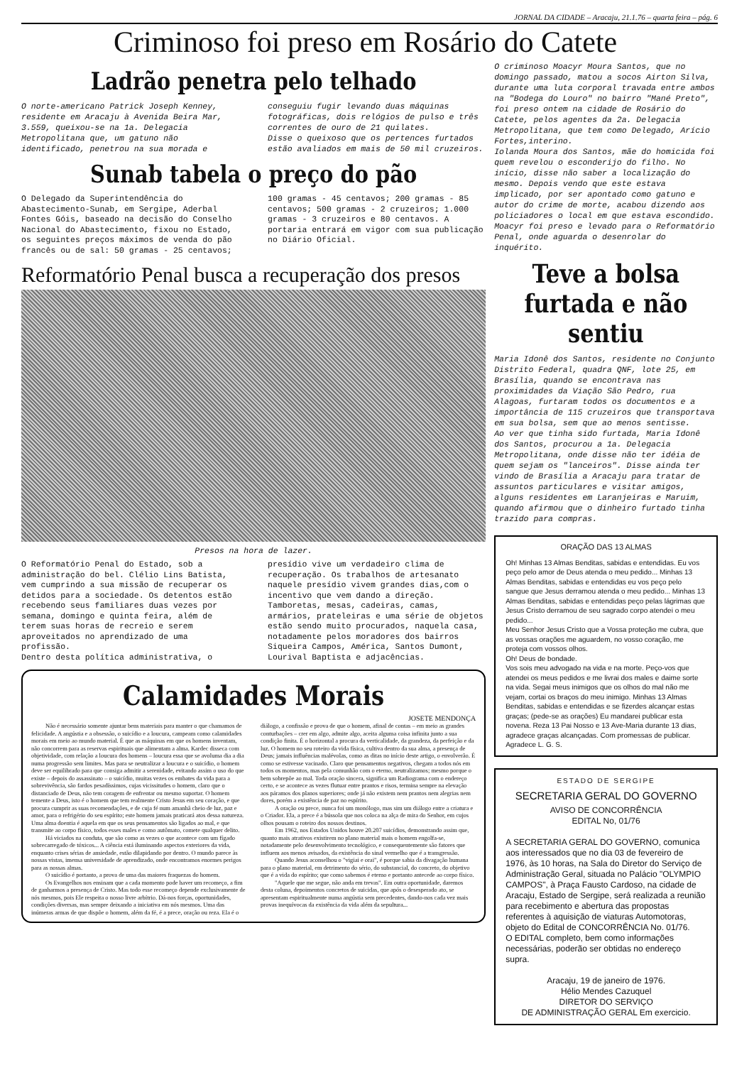JORNAL DA CIDADE – Aracaju, 21.1.76 – quarta feira – pág. 6
Criminoso foi preso em Rosário do Catete
Ladrão penetra pelo telhado
O norte-americano Patrick Joseph Kenney, residente em Aracaju à Avenida Beira Mar, 3.559, queixou-se na 1a. Delegacia Metropolitana que, um gatuno não identificado, penetrou na sua morada e conseguiu fugir levando duas máquinas fotográficas, dois relógios de pulso e três correntes de ouro de 21 quilates.
Disse o queixoso que os pertences furtados estão avaliados em mais de 50 mil cruzeiros.
Sunab tabela o preço do pão
O Delegado da Superintendência do Abastecimento-Sunab, em Sergipe, Aderbal Fontes Góis, baseado na decisão do Conselho Nacional do Abastecimento, fixou no Estado, os seguintes preços máximos de venda do pão francês ou de sal: 50 gramas - 25 centavos; 100 gramas - 45 centavos; 200 gramas - 85 centavos; 500 gramas - 2 cruzeiros; 1.000 gramas - 3 cruzeiros e 80 centavos. A portaria entrará em vigor com sua publicação no Diário Oficial.
Reformatório Penal busca a recuperação dos presos
Presos na hora de lazer.
O Reformatório Penal do Estado, sob a administração do bel. Clélio Lins Batista, vem cumprindo a sua missão de recuperar os detidos para a sociedade. Os detentos estão recebendo seus familiares duas vezes por semana, domingo e quinta feira, além de terem suas horas de recreio e serem aproveitados no aprendizado de uma profissão.
Dentro desta política administrativa, o presídio vive um verdadeiro clima de recuperação. Os trabalhos de artesanato naquele presídio vivem grandes dias,com o incentivo que vem dando a direção. Tamboretas, mesas, cadeiras, camas, armários, prateleiras e uma série de objetos estão sendo muito procurados, naquela casa, notadamente pelos moradores dos bairros Siqueira Campos, América, Santos Dumont, Lourival Baptista e adjacências.
Calamidades Morais
JOSETE MENDONÇA
Não é necessário somente ajuntar bens materiais para manter o que chamamos de felicidade. A angústia e a obsessão, o suicídio e a loucura, campeam como calamidades morais em meio ao mundo material. É que as máquinas em que os homens inventam, não concorrem para as reservas espirituais que alimentam a alma. Kardec disseca com objetividade, com relação a loucura dos homens – loucura essa que se avoluma dia a dia numa progressão sem limites. Mas para se neutralizar a loucura e o suicídio, o homem deve ser equilibrado para que consiga admitir a serenidade, evitando assim o uso do que existe – depois do assassinato – o suicídio, muitas vezes os embates da vida para a sobrevivência, são fardos pesadíssimos, cujas vicissitudes o homem, claro que o distanciado de Deus, não tem coragem de enfrentar ou mesmo suportar. O homem temente a Deus, isto é o homem que tem realmente Cristo Jesus em seu coração, e que procura cumprir as suas recomendações, e de cuja fé num amanhã cheio de luz, paz e amor, para o refrigério do seu espírito; este homem jamais praticará atos dessa natureza. Uma alma doentia é aquela em que os seus pensamentos são ligados ao mal, e que transmite ao corpo físico, todos esses males e como autômato, comete qualquer delito.
Há viciados na conduta, que são como as vezes o que acontece com um fígado sobrecarregado de tóxicos... A ciência está iluminando aspectos exteriores da vida, enquanto crises sérias de ansiedade, estão dilapidando por dentro. O mundo parece às nossas vistas, imensa universidade de aprendizado, onde encontramos enormes perigos para as nossas almas.
O suicídio é portanto, a prova de uma das maiores fraquezas do homem.
Os Evangelhos nos ensinam que a cada momento pode haver um recomeço, a fim de ganharmos a presença de Cristo. Mas todo esse recomeço depende exclusivamente de nós mesmos, pois Ele respeita o nosso livre arbítrio. Dá-nos forças, oportunidades, condições diversas, mas sempre deixando a iniciativa em nós mesmos. Uma das inúmeras armas de que dispõe o homem, além da fé, é a prece, oração ou reza. Ela é o diálogo, a confissão e prova de que o homem, afinal de contas – em meio as grandes conturbações – crer em algo, admite algo, aceita alguma coisa infinita junto a sua condição finita. É o horizontal a procura da verticalidade, da grandeza, da perfeição e da luz. O homem no seu roteiro da vida física, cultiva dentro da sua alma, a presença de Deus; jamais influências malévolas, como as ditas no início deste artigo, o envolverão. É como se estivesse vacinado. Claro que pensamentos negativos, chegam a todos nós em todos os momentos, mas pela comunhão com o eterno, neutralizamos; mesmo porque o bem sobrepõe ao mal. Toda oração sincera, significa um Radiograma com o endereço certo, e se acontece as vezes flutuar entre prantos e risos, termina sempre na elevação aos páramos dos planos superiores; onde já não existem nem prantos nem alegrias nem dores, porém a existência de paz no espírito.
A oração ou prece, nunca foi um monólogo, mas sim um diálogo entre a criatura e o Criador. Ela, a prece é a bússola que nos coloca na alça de mira do Senhor, em cujos olhos pousam o roteiro dos nossos destinos.
Em 1962, nos Estados Unidos houve 20.207 suicídios, demonstrando assim que, quanto mais atrativos existirem no plano material mais o homem engolfa-se, notadamente pelo desenvolvimento tecnológico, e consequentemente são fatores que influem aos menos avisados, da existência do sinal vermelho que é a transgressão.
Quando Jesus aconselhou o "vigiai e orai", é porque sabia da divagação humana para o plano material, em detrimento do sério, do substancial, do concreto, do objetivo que é a vida do espírito; que como sabemos é eterno e portanto antecede ao corpo físico.
"Aquele que me segue, não anda em trevas". Em outra oportunidade, daremos desta coluna, depoimentos concretos de suicidas, que após o desesperado ato, se apresentam espiritualmente numa angústia sem precedentes, dando-nos cada vez mais provas inequívocas da existência da vida além da sepultura...
O criminoso Moacyr Moura Santos, que no domingo passado, matou a socos Airton Silva, durante uma luta corporal travada entre ambos na "Bodega do Louro" no bairro "Mané Preto", foi preso ontem na cidade de Rosário do Catete, pelos agentes da 2a. Delegacia Metropolitana, que tem como Delegado, Arício Fortes,interino.
Iolanda Moura dos Santos, mãe do homicida foi quem revelou o esconderijo do filho. No início, disse não saber a localização do mesmo. Depois vendo que este estava implicado, por ser apontado como gatuno e autor do crime de morte, acabou dizendo aos policiadores o local em que estava escondido. Moacyr foi preso e levado para o Reformatório Penal, onde aguarda o desenrolar do inquérito.
Teve a bolsa furtada e não sentiu
Maria Idonê dos Santos, residente no Conjunto Distrito Federal, quadra QNF, lote 25, em Brasília, quando se encontrava nas proximidades da Viação São Pedro, rua Alagoas, furtaram todos os documentos e a importância de 115 cruzeiros que transportava em sua bolsa, sem que ao menos sentisse.
Ao ver que tinha sido furtada, Maria Idonê dos Santos, procurou a 1a. Delegacia Metropolitana, onde disse não ter idéia de quem sejam os "lanceiros". Disse ainda ter vindo de Brasília a Aracaju para tratar de assuntos particulares e visitar amigos, alguns residentes em Laranjeiras e Maruim, quando afirmou que o dinheiro furtado tinha trazido para compras.
ORAÇÃO DAS 13 ALMAS
Oh! Minhas 13 Almas Benditas, sabidas e entendidas. Eu vos peço pelo amor de Deus atenda o meu pedido... Minhas 13 Almas Benditas, sabidas e entendidas eu vos peço pelo sangue que Jesus derramou atenda o meu pedido... Minhas 13 Almas Benditas, sabidas e entendidas peço pelas lágrimas que Jesus Cristo derramou de seu sagrado corpo atendei o meu pedido...
Meu Senhor Jesus Cristo que a Vossa proteção me cubra, que as vossas orações me aguardem, no vosso coração, me proteja com vossos olhos.
Oh! Deus de bondade.
Vos sois meu advogado na vida e na morte. Peço-vos que atendei os meus pedidos e me livrai dos males e daime sorte na vida. Segai meus inimigos que os olhos do mal não me vejam, cortai os braços do meu inimigo. Minhas 13 Almas Benditas, sabidas e entendidas e se fizerdes alcançar estas graças; (pede-se as orações) Eu mandarei publicar esta novena. Reza 13 Pai Nosso e 13 Ave-Maria durante 13 dias, agradece graças alcançadas. Com promessas de publicar. Agradece L. G. S.
ESTADO DE SERGIPE
SECRETARIA GERAL DO GOVERNO
AVISO DE CONCORRÊNCIA
EDITAL No, 01/76
A SECRETARIA GERAL DO GOVERNO, comunica aos interessados que no dia 03 de fevereiro de 1976, às 10 horas, na Sala do Diretor do Serviço de Administração Geral, situada no Palácio "OLYMPIO CAMPOS", à Praça Fausto Cardoso, na cidade de Aracaju, Estado de Sergipe, será realizada a reunião para recebimento e abertura das propostas referentes à aquisição de viaturas Automotoras, objeto do Edital de CONCORRÊNCIA No. 01/76.
O EDITAL completo, bem como informações necessárias, poderão ser obtidas no endereço supra.
Aracaju, 19 de janeiro de 1976.
Hélio Mendes Cazuquel
DIRETOR DO SERVIÇO
DE ADMINISTRAÇÃO GERAL Em exercicio.